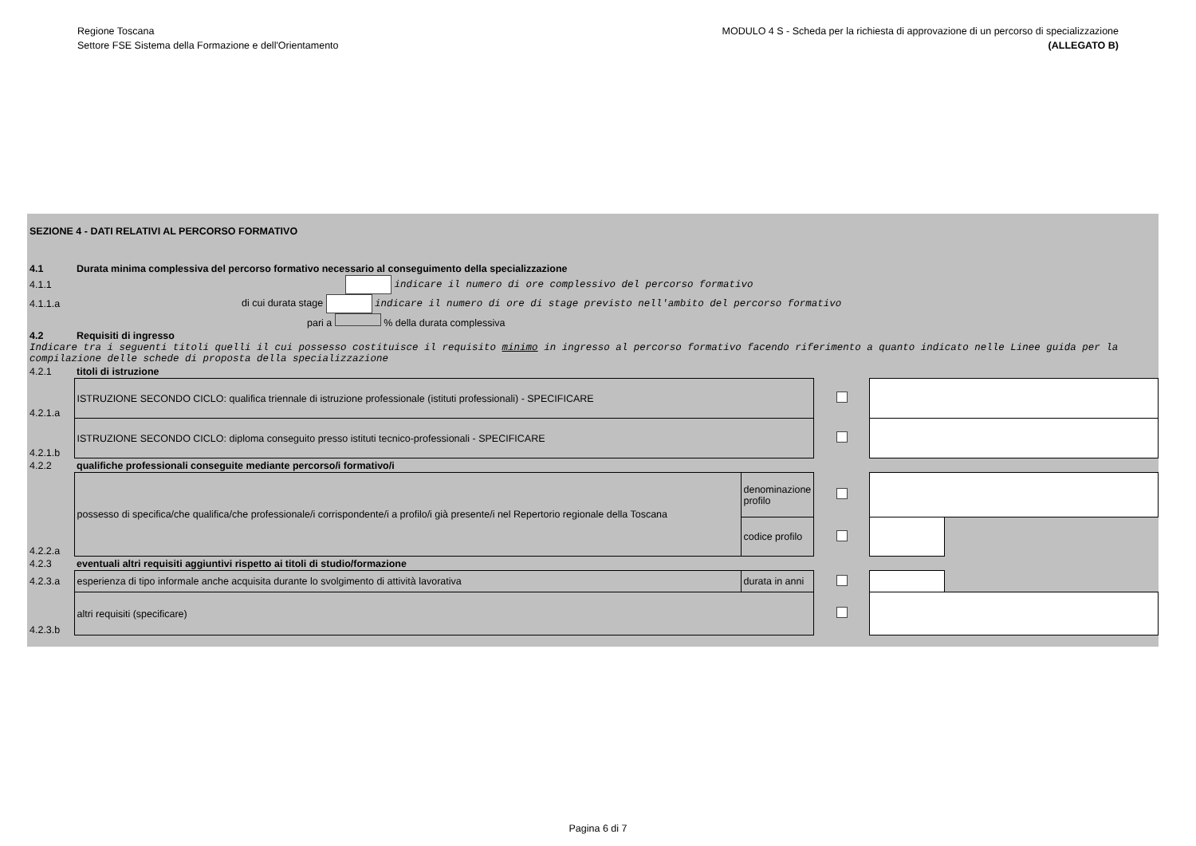Regione Toscana
Settore FSE Sistema della Formazione e dell'Orientamento
MODULO 4 S - Scheda per la richiesta di approvazione di un percorso di specializzazione
(ALLEGATO B)
| SEZIONE 4 - DATI RELATIVI AL PERCORSO FORMATIVO | | | | | |
| 4.1 | Durata minima complessiva del percorso formativo necessario al conseguimento della specializzazione | | | | |
| 4.1.1 | indicare il numero di ore complessivo del percorso formativo | | | | |
| 4.1.1.a | di cui durata stage indicare il numero di ore di stage previsto nell'ambito del percorso formativo | | | | |
| | pari a % della durata complessiva | | | | |
| 4.2 | Requisiti di ingresso | | | | |
| Indicare tra i seguenti titoli quelli il cui possesso costituisce il requisito minimo in ingresso al percorso formativo facendo riferimento a quanto indicato nelle Linee guida per la compilazione delle schede di proposta della specializzazione | | | | | |
| 4.2.1 | titoli di istruzione | | | | |
| 4.2.1.a | ISTRUZIONE SECONDO CICLO: qualifica triennale di istruzione professionale (istituti professionali) - SPECIFICARE | | | | |
| 4.2.1.b | ISTRUZIONE SECONDO CICLO: diploma conseguito presso istituti tecnico-professionali - SPECIFICARE | | | | |
| 4.2.2 | qualifiche professionali conseguite mediante percorso/i formativo/i | | | | |
| 4.2.2.a | possesso di specifica/che qualifica/che professionale/i corrispondente/i a profilo/i già presente/i nel Repertorio regionale della Toscana | denominazione profilo | | | |
| | | codice profilo | | | |
| 4.2.3 | eventuali altri requisiti aggiuntivi rispetto ai titoli di studio/formazione | | | | |
| 4.2.3.a | esperienza di tipo informale anche acquisita durante lo svolgimento di attività lavorativa | durata in anni | | | |
| 4.2.3.b | altri requisiti (specificare) | | | | |
Pagina 6 di 7